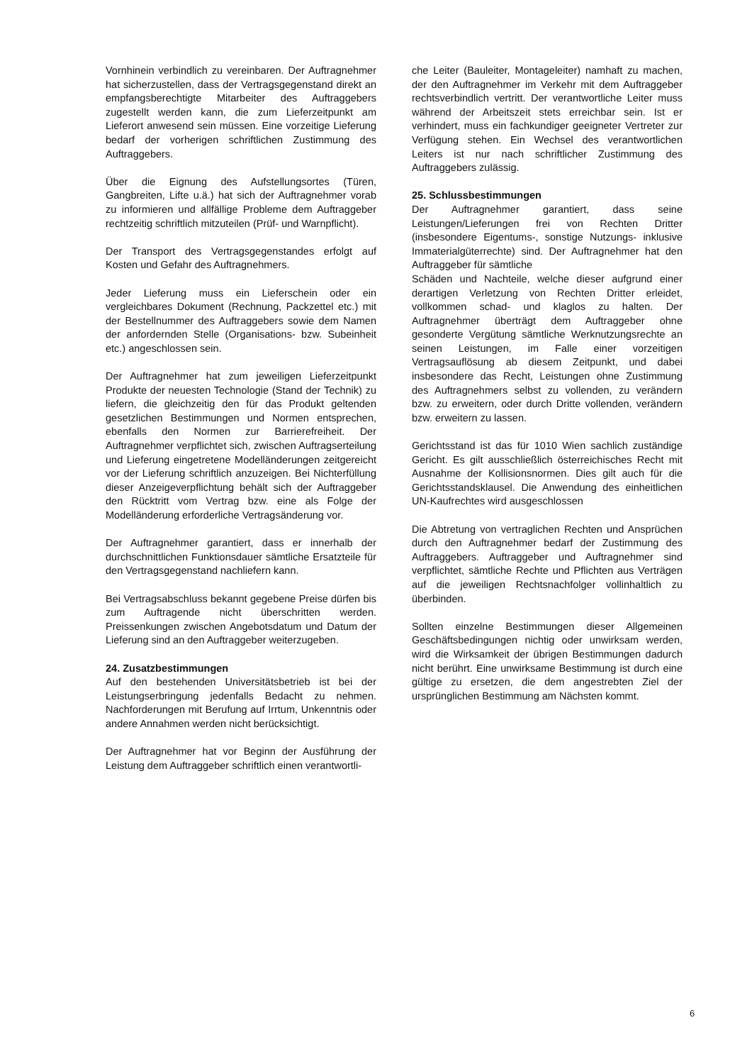Vornhinein verbindlich zu vereinbaren. Der Auftragnehmer hat sicherzustellen, dass der Vertragsgegenstand direkt an empfangsberechtigte Mitarbeiter des Auftraggebers zugestellt werden kann, die zum Lieferzeitpunkt am Lieferort anwesend sein müssen. Eine vorzeitige Lieferung bedarf der vorherigen schriftlichen Zustimmung des Auftraggebers.
Über die Eignung des Aufstellungsortes (Türen, Gangbreiten, Lifte u.ä.) hat sich der Auftragnehmer vorab zu informieren und allfällige Probleme dem Auftraggeber rechtzeitig schriftlich mitzuteilen (Prüf- und Warnpflicht).
Der Transport des Vertragsgegenstandes erfolgt auf Kosten und Gefahr des Auftragnehmers.
Jeder Lieferung muss ein Lieferschein oder ein vergleichbares Dokument (Rechnung, Packzettel etc.) mit der Bestellnummer des Auftraggebers sowie dem Namen der anfordernden Stelle (Organisations- bzw. Subeinheit etc.) angeschlossen sein.
Der Auftragnehmer hat zum jeweiligen Lieferzeitpunkt Produkte der neuesten Technologie (Stand der Technik) zu liefern, die gleichzeitig den für das Produkt geltenden gesetzlichen Bestimmungen und Normen entsprechen, ebenfalls den Normen zur Barrierefreiheit. Der Auftragnehmer verpflichtet sich, zwischen Auftragserteilung und Lieferung eingetretene Modelländerungen zeitgereicht vor der Lieferung schriftlich anzuzeigen. Bei Nichterfüllung dieser Anzeigeverpflichtung behält sich der Auftraggeber den Rücktritt vom Vertrag bzw. eine als Folge der Modelländerung erforderliche Vertragsänderung vor.
Der Auftragnehmer garantiert, dass er innerhalb der durchschnittlichen Funktionsdauer sämtliche Ersatzteile für den Vertragsgegenstand nachliefern kann.
Bei Vertragsabschluss bekannt gegebene Preise dürfen bis zum Auftragende nicht überschritten werden. Preissenkungen zwischen Angebotsdatum und Datum der Lieferung sind an den Auftraggeber weiterzugeben.
24. Zusatzbestimmungen
Auf den bestehenden Universitätsbetrieb ist bei der Leistungserbringung jedenfalls Bedacht zu nehmen. Nachforderungen mit Berufung auf Irrtum, Unkenntnis oder andere Annahmen werden nicht berücksichtigt.
Der Auftragnehmer hat vor Beginn der Ausführung der Leistung dem Auftraggeber schriftlich einen verantwortli-
che Leiter (Bauleiter, Montageleiter) namhaft zu machen, der den Auftragnehmer im Verkehr mit dem Auftraggeber rechtsverbindlich vertritt. Der verantwortliche Leiter muss während der Arbeitszeit stets erreichbar sein. Ist er verhindert, muss ein fachkundiger geeigneter Vertreter zur Verfügung stehen. Ein Wechsel des verantwortlichen Leiters ist nur nach schriftlicher Zustimmung des Auftraggebers zulässig.
25. Schlussbestimmungen
Der Auftragnehmer garantiert, dass seine Leistungen/Lieferungen frei von Rechten Dritter (insbesondere Eigentums-, sonstige Nutzungs- inklusive Immaterialgüterrechte) sind. Der Auftragnehmer hat den Auftraggeber für sämtliche
Schäden und Nachteile, welche dieser aufgrund einer derartigen Verletzung von Rechten Dritter erleidet, vollkommen schad- und klaglos zu halten. Der Auftragnehmer überträgt dem Auftraggeber ohne gesonderte Vergütung sämtliche Werknutzungsrechte an seinen Leistungen, im Falle einer vorzeitigen Vertragsauflösung ab diesem Zeitpunkt, und dabei insbesondere das Recht, Leistungen ohne Zustimmung des Auftragnehmers selbst zu vollenden, zu verändern bzw. zu erweitern, oder durch Dritte vollenden, verändern bzw. erweitern zu lassen.
Gerichtsstand ist das für 1010 Wien sachlich zuständige Gericht. Es gilt ausschließlich österreichisches Recht mit Ausnahme der Kollisionsnormen. Dies gilt auch für die Gerichtsstandsklausel. Die Anwendung des einheitlichen UN-Kaufrechtes wird ausgeschlossen
Die Abtretung von vertraglichen Rechten und Ansprüchen durch den Auftragnehmer bedarf der Zustimmung des Auftraggebers. Auftraggeber und Auftragnehmer sind verpflichtet, sämtliche Rechte und Pflichten aus Verträgen auf die jeweiligen Rechtsnachfolger vollinhaltlich zu überbinden.
Sollten einzelne Bestimmungen dieser Allgemeinen Geschäftsbedingungen nichtig oder unwirksam werden, wird die Wirksamkeit der übrigen Bestimmungen dadurch nicht berührt. Eine unwirksame Bestimmung ist durch eine gültige zu ersetzen, die dem angestrebten Ziel der ursprünglichen Bestimmung am Nächsten kommt.
6